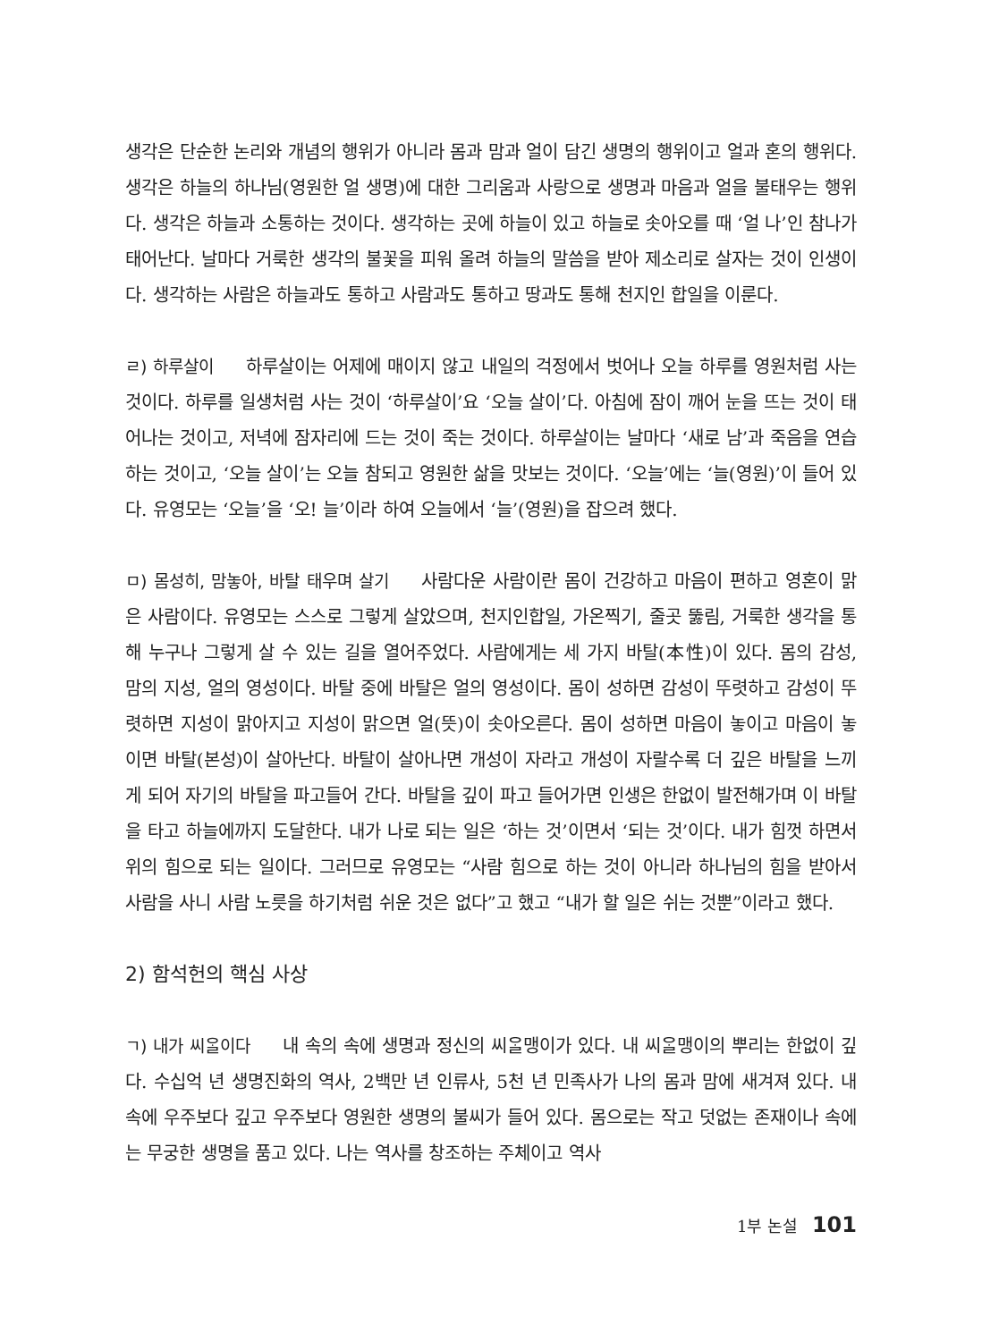생각은 단순한 논리와 개념의 행위가 아니라 몸과 맘과 얼이 담긴 생명의 행위이고 얼과 혼의 행위다. 생각은 하늘의 하나님(영원한 얼 생명)에 대한 그리움과 사랑으로 생명과 마음과 얼을 불태우는 행위다. 생각은 하늘과 소통하는 것이다. 생각하는 곳에 하늘이 있고 하늘로 솟아오를 때 ‘얼 나’인 참나가 태어난다. 날마다 거룩한 생각의 불꽃을 피워 올려 하늘의 말씀을 받아 제소리로 살자는 것이 인생이다. 생각하는 사람은 하늘과도 통하고 사람과도 통하고 땅과도 통해 천지인 합일을 이룬다.
ㄹ) 하루살이 하루살이는 어제에 매이지 않고 내일의 걱정에서 벗어나 오늘 하루를 영원처럼 사는 것이다. 하루를 일생처럼 사는 것이 ‘하루살이’요 ‘오늘 살이’다. 아침에 잠이 깨어 눈을 뜨는 것이 태어나는 것이고, 저녁에 잠자리에 드는 것이 죽는 것이다. 하루살이는 날마다 ‘새로 남’과 죽음을 연습하는 것이고, ‘오늘 살이’는 오늘 참되고 영원한 삶을 맛보는 것이다. ‘오늘’에는 ‘늘(영원)’이 들어 있다. 유영모는 ‘오늘’을 ‘오! 늘’이라 하여 오늘에서 ‘늘’(영원)을 잡으려 했다.
ㅁ) 몸성히, 맘놓아, 바탈 태우며 살기 사람다운 사람이란 몸이 건강하고 마음이 편하고 영혼이 맑은 사람이다. 유영모는 스스로 그렇게 살았으며, 천지인합일, 가온찍기, 줄곳 뚫림, 거룩한 생각을 통해 누구나 그렇게 살 수 있는 길을 열어주었다. 사람에게는 세 가지 바탈(本性)이 있다. 몸의 감성, 맘의 지성, 얼의 영성이다. 바탈 중에 바탈은 얼의 영성이다. 몸이 성하면 감성이 뚜렷하고 감성이 뚜렷하면 지성이 맑아지고 지성이 맑으면 얼(뜻)이 솟아오른다. 몸이 성하면 마음이 놓이고 마음이 놓이면 바탈(본성)이 살아난다. 바탈이 살아나면 개성이 자라고 개성이 자랄수록 더 깊은 바탈을 느끼게 되어 자기의 바탈을 파고들어 간다. 바탈을 깊이 파고 들어가면 인생은 한없이 발전해가며 이 바탈을 타고 하늘에까지 도달한다. 내가 나로 되는 일은 ‘하는 것’이면서 ‘되는 것’이다. 내가 힘껏 하면서 위의 힘으로 되는 일이다. 그러므로 유영모는 “사람 힘으로 하는 것이 아니라 하나님의 힘을 받아서 사람을 사니 사람 노릇을 하기처럼 쉬운 것은 없다”고 했고 “내가 할 일은 쉬는 것뿐”이라고 했다.
2) 함석헌의 핵심 사상
ㄱ) 내가 씨ᄋᆞᆯ이다 내 속의 속에 생명과 정신의 씨ᄋᆞᆯ맹이가 있다. 내 씨ᄋᆞᆯ맹이의 뿌리는 한없이 깊다. 수십억 년 생명진화의 역사, 2백만 년 인류사, 5천 년 민족사가 나의 몸과 맘에 새겨져 있다. 내 속에 우주보다 깊고 우주보다 영원한 생명의 불씨가 들어 있다. 몸으로는 작고 덧없는 존재이나 속에는 무궁한 생명을 품고 있다. 나는 역사를 창조하는 주체이고 역사
1부 논설 101